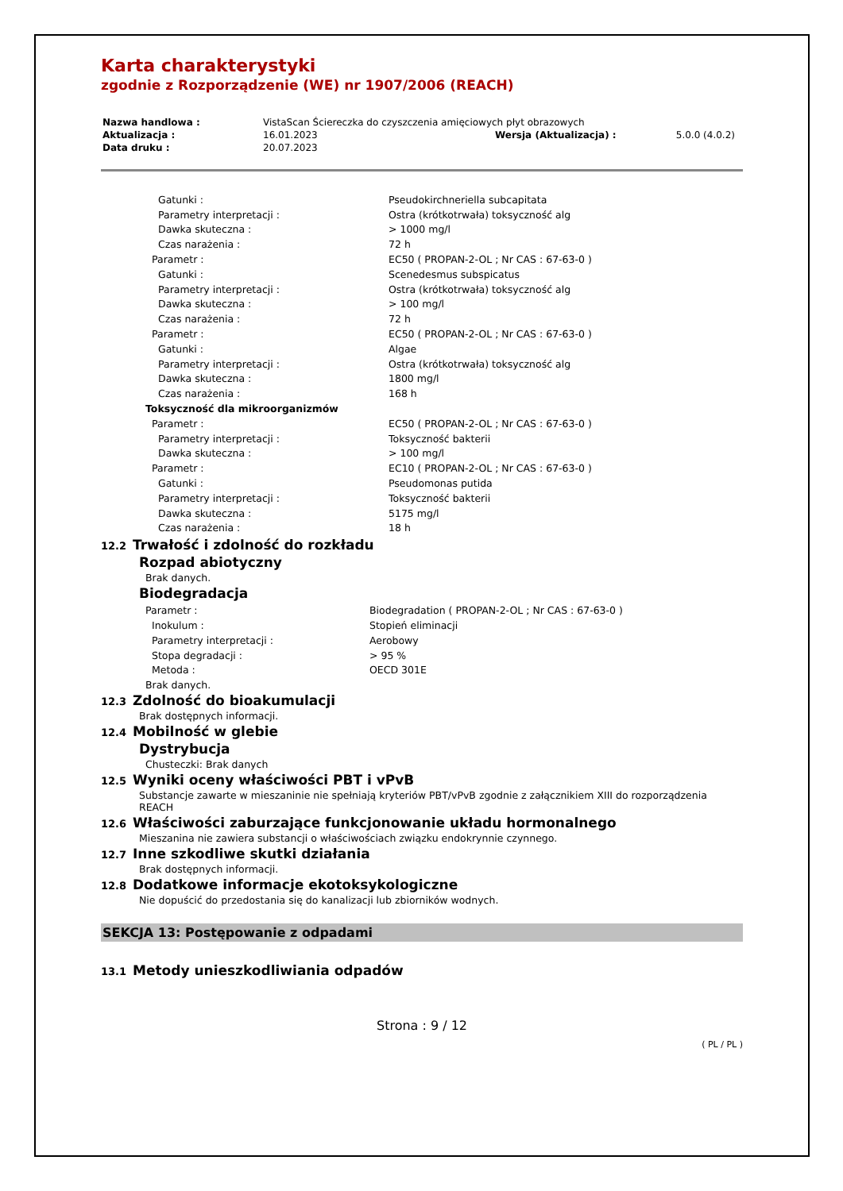Karta charakterystyki
zgodnie z Rozporządzenie (WE) nr 1907/2006 (REACH)
| Nazwa handlowa : | VistaScan Ściereczka do czyszczenia amięciowych płyt obrazowych | | |
| Aktualizacja : | 16.01.2023 | Wersja (Aktualizacja) : | 5.0.0 (4.0.2) |
| Data druku : | 20.07.2023 | | |
| Gatunki : | Pseudokirchneriella subcapitata |
| Parametry interpretacji : | Ostra (krótkotrwała) toksyczność alg |
| Dawka skuteczna : | > 1000 mg/l |
| Czas narażenia : | 72 h |
| Parametr : | EC50 ( PROPAN-2-OL ; Nr CAS : 67-63-0 ) |
| Gatunki : | Scenedesmus subspicatus |
| Parametry interpretacji : | Ostra (krótkotrwała) toksyczność alg |
| Dawka skuteczna : | > 100 mg/l |
| Czas narażenia : | 72 h |
| Parametr : | EC50 ( PROPAN-2-OL ; Nr CAS : 67-63-0 ) |
| Gatunki : | Algae |
| Parametry interpretacji : | Ostra (krótkotrwała) toksyczność alg |
| Dawka skuteczna : | 1800 mg/l |
| Czas narażenia : | 168 h |
| Toksyczność dla mikroorganizmów | |
| Parametr : | EC50 ( PROPAN-2-OL ; Nr CAS : 67-63-0 ) |
| Parametry interpretacji : | Toksyczność bakterii |
| Dawka skuteczna : | > 100 mg/l |
| Parametr : | EC10 ( PROPAN-2-OL ; Nr CAS : 67-63-0 ) |
| Gatunki : | Pseudomonas putida |
| Parametry interpretacji : | Toksyczność bakterii |
| Dawka skuteczna : | 5175 mg/l |
| Czas narażenia : | 18 h |
12.2 Trwałość i zdolność do rozkładu
Rozpad abiotyczny
Brak danych.
Biodegradacja
| Parametr : | Biodegradation ( PROPAN-2-OL ; Nr CAS : 67-63-0 ) |
| Inokulum : | Stopień eliminacji |
| Parametry interpretacji : | Aerobowy |
| Stopa degradacji : | > 95 % |
| Metoda : | OECD 301E |
Brak danych.
12.3 Zdolność do bioakumulacji
Brak dostępnych informacji.
12.4 Mobilność w glebie
Dystrybucja
Chusteczki: Brak danych
12.5 Wyniki oceny właściwości PBT i vPvB
Substancje zawarte w mieszaninie nie spełniają kryteriów PBT/vPvB zgodnie z załącznikiem XIII do rozporządzenia REACH
12.6 Właściwości zaburzające funkcjonowanie układu hormonalnego
Mieszanina nie zawiera substancji o właściwościach związku endokrynnie czynnego.
12.7 Inne szkodliwe skutki działania
Brak dostępnych informacji.
12.8 Dodatkowe informacje ekotoksykologiczne
Nie dopuścić do przedostania się do kanalizacji lub zbiorników wodnych.
SEKCJA 13: Postępowanie z odpadami
13.1 Metody unieszkodliwiania odpadów
Strona : 9 / 12
( PL / PL )